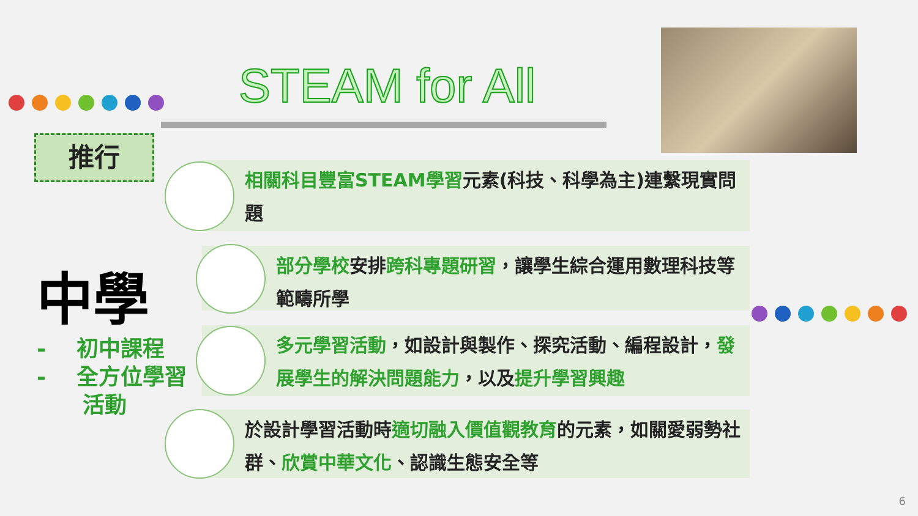STEAM for All
推行
中學
- 初中課程
- 全方位學習
活動
相關科目豐富STEAM學習元素(科技、科學為主)連繫現實問題
部分學校安排跨科專題研習，讓學生綜合運用數理科技等範疇所學
多元學習活動，如設計與製作、探究活動、編程設計，發展學生的解決問題能力，以及提升學習興趣
於設計學習活動時適切融入價值觀教育的元素，如關愛弱勢社群、欣賞中華文化、認識生態安全等
6